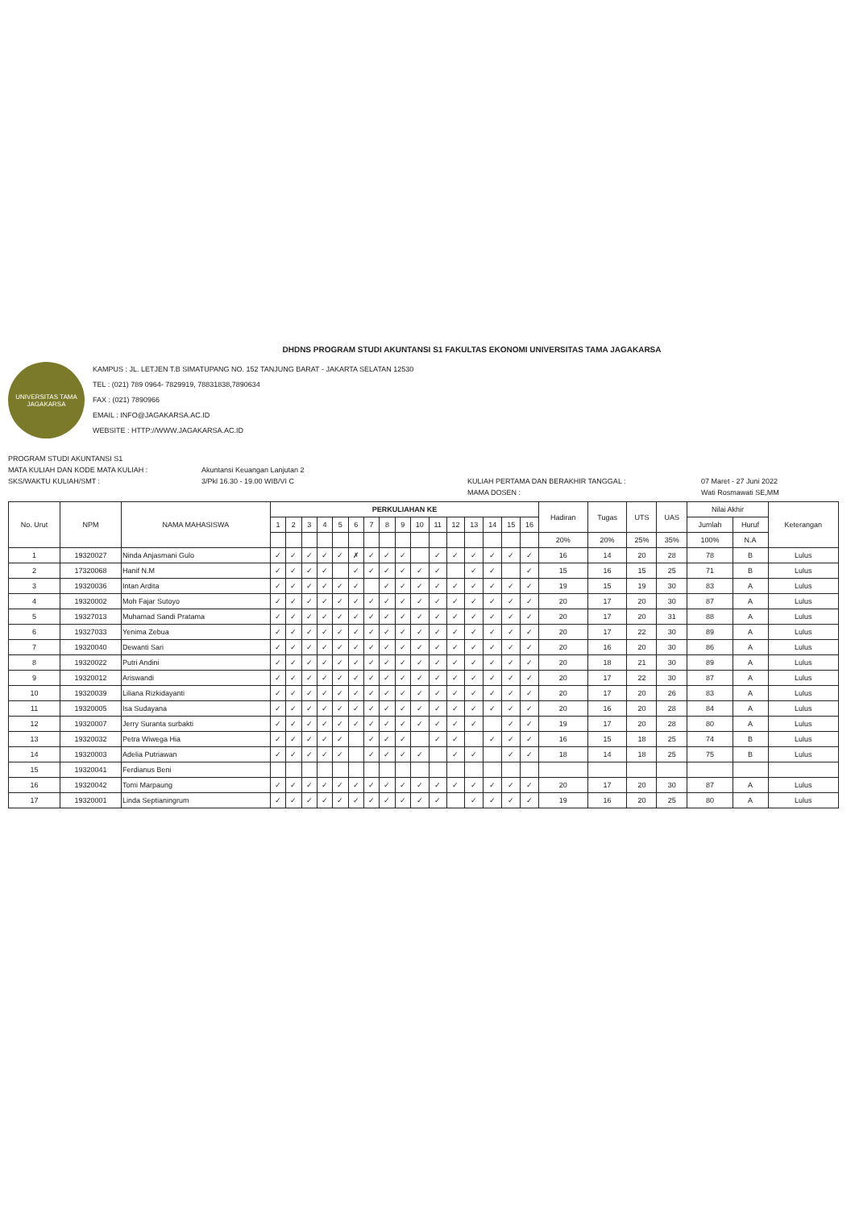DHDNS PROGRAM STUDI AKUNTANSI S1 FAKULTAS EKONOMI UNIVERSITAS TAMA JAGAKARSA
UNIVERSITAS TAMA JAGAKARSA
KAMPUS : JL. LETJEN T.B SIMATUPANG NO. 152 TANJUNG BARAT - JAKARTA SELATAN 12530
TEL : (021) 789 0964- 7829919, 78831838,7890634
FAX : (021) 7890966
EMAIL : INFO@JAGAKARSA.AC.ID
WEBSITE : HTTP://WWW.JAGAKARSA.AC.ID
PROGRAM STUDI AKUNTANSI S1
MATA KULIAH DAN KODE MATA KULIAH :
Akuntansi Keuangan Lanjutan 2
SKS/WAKTU KULIAH/SMT :
3/Pkl 16.30 - 19.00 WIB/VI C
KULIAH PERTAMA DAN BERAKHIR TANGGAL :
07 Maret - 27 Juni 2022
MAMA DOSEN :
Wati Rosmawati SE,MM
| No. Urut | NPM | NAMA MAHASISWA | PERKULIAHAN KE | | | | | | | | | | | | | | | | Hadiran | Tugas | UTS | UAS | Nilai Akhir | | Keterangan |
| --- | --- | --- | --- | --- | --- | --- | --- | --- | --- | --- | --- | --- | --- | --- | --- | --- | --- | --- | --- | --- | --- | --- | --- | --- | --- |
| | | | 1 | 2 | 3 | 4 | 5 | 6 | 7 | 8 | 9 | 10 | 11 | 12 | 13 | 14 | 15 | 16 | | | | | Jumlah | Huruf | |
| | | | | | | | | | | | | | | | | | | | 20% | 20% | 25% | 35% | 100% | N.A | |
| 1 | 19320027 | Ninda Anjasmani Gulo | ✓ | ✓ | ✓ | ✓ | ✓ | ✗ | ✓ | ✓ | ✓ | | ✓ | ✓ | ✓ | ✓ | ✓ | ✓ | 16 | 14 | 20 | 28 | 78 | B | Lulus |
| 2 | 17320068 | Hanif N.M | ✓ | ✓ | ✓ | ✓ | | ✓ | ✓ | ✓ | ✓ | ✓ | ✓ | | ✓ | ✓ | | ✓ | 15 | 16 | 15 | 25 | 71 | B | Lulus |
| 3 | 19320036 | Intan Ardita | ✓ | ✓ | ✓ | ✓ | ✓ | ✓ | | ✓ | ✓ | ✓ | ✓ | ✓ | ✓ | ✓ | ✓ | ✓ | 19 | 15 | 19 | 30 | 83 | A | Lulus |
| 4 | 19320002 | Moh Fajar Sutoyo | ✓ | ✓ | ✓ | ✓ | ✓ | ✓ | ✓ | ✓ | ✓ | ✓ | ✓ | ✓ | ✓ | ✓ | ✓ | ✓ | 20 | 17 | 20 | 30 | 87 | A | Lulus |
| 5 | 19327013 | Muhamad Sandi Pratama | ✓ | ✓ | ✓ | ✓ | ✓ | ✓ | ✓ | ✓ | ✓ | ✓ | ✓ | ✓ | ✓ | ✓ | ✓ | ✓ | 20 | 17 | 20 | 31 | 88 | A | Lulus |
| 6 | 19327033 | Yenima Zebua | ✓ | ✓ | ✓ | ✓ | ✓ | ✓ | ✓ | ✓ | ✓ | ✓ | ✓ | ✓ | ✓ | ✓ | ✓ | ✓ | 20 | 17 | 22 | 30 | 89 | A | Lulus |
| 7 | 19320040 | Dewanti Sari | ✓ | ✓ | ✓ | ✓ | ✓ | ✓ | ✓ | ✓ | ✓ | ✓ | ✓ | ✓ | ✓ | ✓ | ✓ | ✓ | 20 | 16 | 20 | 30 | 86 | A | Lulus |
| 8 | 19320022 | Putri Andini | ✓ | ✓ | ✓ | ✓ | ✓ | ✓ | ✓ | ✓ | ✓ | ✓ | ✓ | ✓ | ✓ | ✓ | ✓ | ✓ | 20 | 18 | 21 | 30 | 89 | A | Lulus |
| 9 | 19320012 | Ariswandi | ✓ | ✓ | ✓ | ✓ | ✓ | ✓ | ✓ | ✓ | ✓ | ✓ | ✓ | ✓ | ✓ | ✓ | ✓ | ✓ | 20 | 17 | 22 | 30 | 87 | A | Lulus |
| 10 | 19320039 | Liliana Rizkidayanti | ✓ | ✓ | ✓ | ✓ | ✓ | ✓ | ✓ | ✓ | ✓ | ✓ | ✓ | ✓ | ✓ | ✓ | ✓ | ✓ | 20 | 17 | 20 | 26 | 83 | A | Lulus |
| 11 | 19320005 | Isa Sudayana | ✓ | ✓ | ✓ | ✓ | ✓ | ✓ | ✓ | ✓ | ✓ | ✓ | ✓ | ✓ | ✓ | ✓ | ✓ | ✓ | 20 | 16 | 20 | 28 | 84 | A | Lulus |
| 12 | 19320007 | Jerry Suranta surbakti | ✓ | ✓ | ✓ | ✓ | ✓ | ✓ | ✓ | ✓ | ✓ | ✓ | ✓ | ✓ | ✓ | | ✓ | ✓ | 19 | 17 | 20 | 28 | 80 | A | Lulus |
| 13 | 19320032 | Petra Wiwega Hia | ✓ | ✓ | ✓ | ✓ | ✓ | | ✓ | ✓ | ✓ | | ✓ | ✓ | | ✓ | ✓ | ✓ | 16 | 15 | 18 | 25 | 74 | B | Lulus |
| 14 | 19320003 | Adelia Putriawan | ✓ | ✓ | ✓ | ✓ | ✓ | | ✓ | ✓ | ✓ | ✓ | | ✓ | ✓ | | ✓ | ✓ | 18 | 14 | 18 | 25 | 75 | B | Lulus |
| 15 | 19320041 | Ferdianus Beni | | | | | | | | | | | | | | | | | | | | | | | |
| 16 | 19320042 | Tomi Marpaung | ✓ | ✓ | ✓ | ✓ | ✓ | ✓ | ✓ | ✓ | ✓ | ✓ | ✓ | ✓ | ✓ | ✓ | ✓ | ✓ | 20 | 17 | 20 | 30 | 87 | A | Lulus |
| 17 | 19320001 | Linda Septianingrum | ✓ | ✓ | ✓ | ✓ | ✓ | ✓ | ✓ | ✓ | ✓ | ✓ | ✓ | | ✓ | ✓ | ✓ | ✓ | 19 | 16 | 20 | 25 | 80 | A | Lulus |